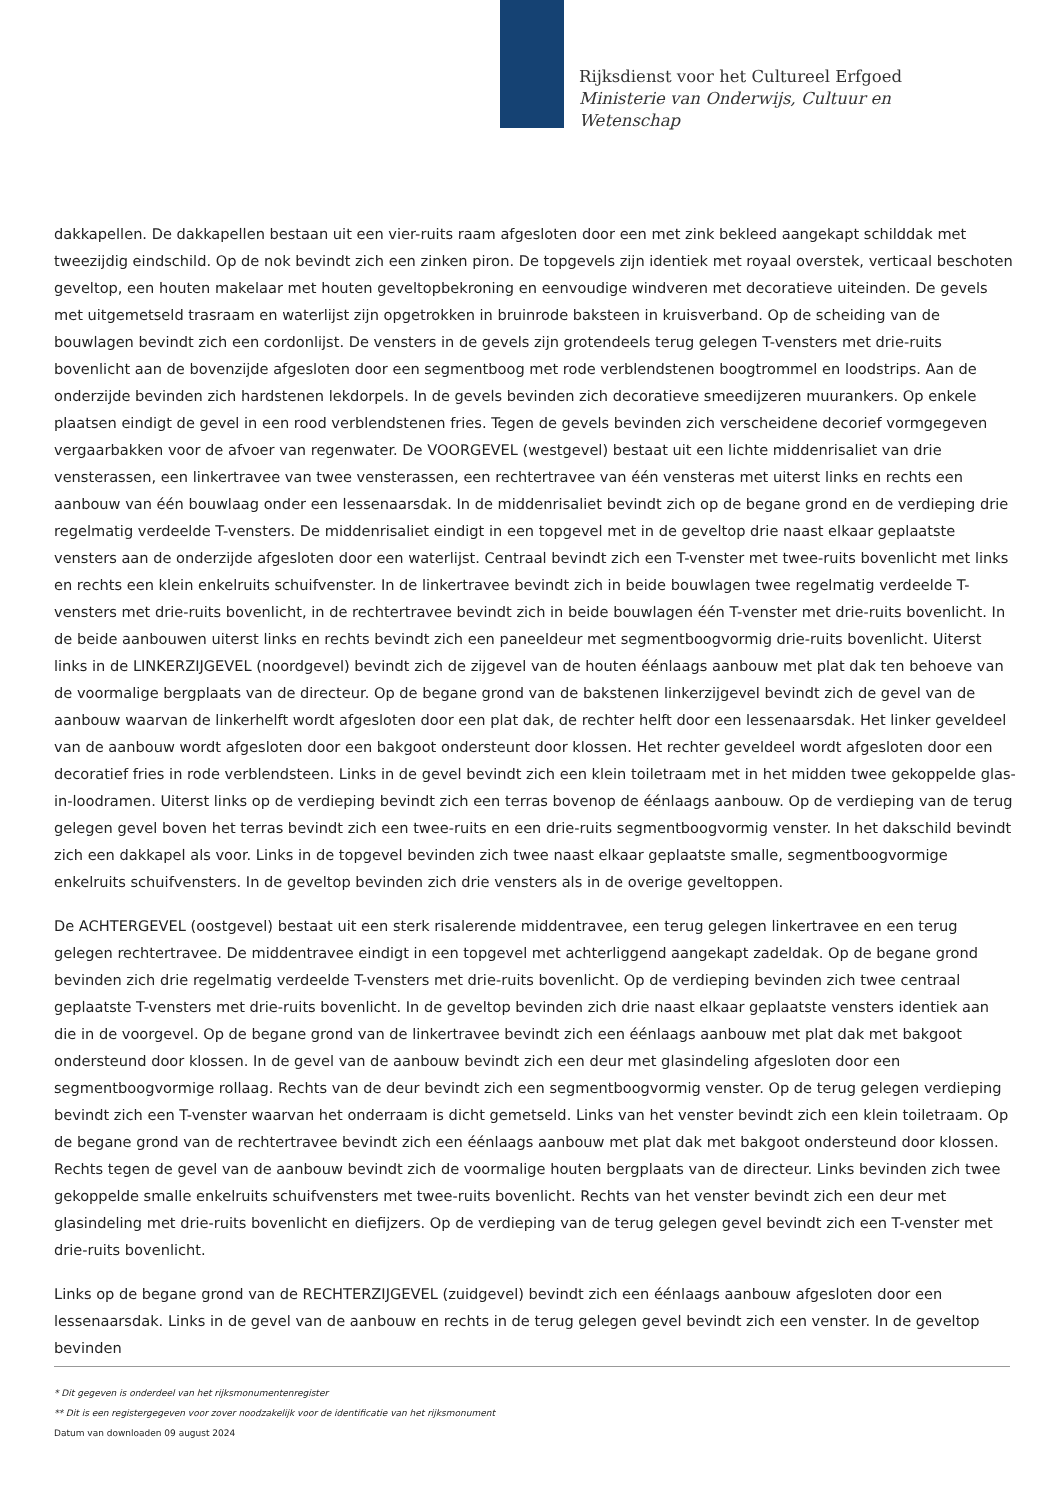Rijksdienst voor het Cultureel Erfgoed
Ministerie van Onderwijs, Cultuur en
Wetenschap
dakkapellen. De dakkapellen bestaan uit een vier-ruits raam afgesloten door een met zink bekleed aangekapt schilddak met tweezijdig eindschild. Op de nok bevindt zich een zinken piron. De topgevels zijn identiek met royaal overstek, verticaal beschoten geveltop, een houten makelaar met houten geveltopbekroning en eenvoudige windveren met decoratieve uiteinden. De gevels met uitgemetseld trasraam en waterlijst zijn opgetrokken in bruinrode baksteen in kruisverband. Op de scheiding van de bouwlagen bevindt zich een cordonlijst. De vensters in de gevels zijn grotendeels terug gelegen T-vensters met drie-ruits bovenlicht aan de bovenzijde afgesloten door een segmentboog met rode verblendstenen boogtrommel en loodstrips. Aan de onderzijde bevinden zich hardstenen lekdorpels. In de gevels bevinden zich decoratieve smeedijzeren muurankers. Op enkele plaatsen eindigt de gevel in een rood verblendstenen fries. Tegen de gevels bevinden zich verscheidene decorief vormgegeven vergaarbakken voor de afvoer van regenwater. De VOORGEVEL (westgevel) bestaat uit een lichte middenrisaliet van drie vensterassen, een linkertravee van twee vensterassen, een rechtertravee van één vensteras met uiterst links en rechts een aanbouw van één bouwlaag onder een lessenaarsdak. In de middenrisaliet bevindt zich op de begane grond en de verdieping drie regelmatig verdeelde T-vensters. De middenrisaliet eindigt in een topgevel met in de geveltop drie naast elkaar geplaatste vensters aan de onderzijde afgesloten door een waterlijst. Centraal bevindt zich een T-venster met twee-ruits bovenlicht met links en rechts een klein enkelruits schuifvenster. In de linkertravee bevindt zich in beide bouwlagen twee regelmatig verdeelde T-vensters met drie-ruits bovenlicht, in de rechtertravee bevindt zich in beide bouwlagen één T-venster met drie-ruits bovenlicht. In de beide aanbouwen uiterst links en rechts bevindt zich een paneeldeur met segmentboogvormig drie-ruits bovenlicht. Uiterst links in de LINKERZIJGEVEL (noordgevel) bevindt zich de zijgevel van de houten éénlaags aanbouw met plat dak ten behoeve van de voormalige bergplaats van de directeur. Op de begane grond van de bakstenen linkerzijgevel bevindt zich de gevel van de aanbouw waarvan de linkerhelft wordt afgesloten door een plat dak, de rechter helft door een lessenaarsdak. Het linker geveldeel van de aanbouw wordt afgesloten door een bakgoot ondersteunt door klossen. Het rechter geveldeel wordt afgesloten door een decoratief fries in rode verblendsteen. Links in de gevel bevindt zich een klein toiletraam met in het midden twee gekoppelde glas-in-loodramen. Uiterst links op de verdieping bevindt zich een terras bovenop de éénlaags aanbouw. Op de verdieping van de terug gelegen gevel boven het terras bevindt zich een twee-ruits en een drie-ruits segmentboogvormig venster. In het dakschild bevindt zich een dakkapel als voor. Links in de topgevel bevinden zich twee naast elkaar geplaatste smalle, segmentboogvormige enkelruits schuifvensters. In de geveltop bevinden zich drie vensters als in de overige geveltoppen.
De ACHTERGEVEL (oostgevel) bestaat uit een sterk risalerende middentravee, een terug gelegen linkertravee en een terug gelegen rechtertravee. De middentravee eindigt in een topgevel met achterliggend aangekapt zadeldak. Op de begane grond bevinden zich drie regelmatig verdeelde T-vensters met drie-ruits bovenlicht. Op de verdieping bevinden zich twee centraal geplaatste T-vensters met drie-ruits bovenlicht. In de geveltop bevinden zich drie naast elkaar geplaatste vensters identiek aan die in de voorgevel. Op de begane grond van de linkertravee bevindt zich een éénlaags aanbouw met plat dak met bakgoot ondersteund door klossen. In de gevel van de aanbouw bevindt zich een deur met glasindeling afgesloten door een segmentboogvormige rollaag. Rechts van de deur bevindt zich een segmentboogvormig venster. Op de terug gelegen verdieping bevindt zich een T-venster waarvan het onderraam is dicht gemetseld. Links van het venster bevindt zich een klein toiletraam. Op de begane grond van de rechtertravee bevindt zich een éénlaags aanbouw met plat dak met bakgoot ondersteund door klossen. Rechts tegen de gevel van de aanbouw bevindt zich de voormalige houten bergplaats van de directeur. Links bevinden zich twee gekoppelde smalle enkelruits schuifvensters met twee-ruits bovenlicht. Rechts van het venster bevindt zich een deur met glasindeling met drie-ruits bovenlicht en diefijzers. Op de verdieping van de terug gelegen gevel bevindt zich een T-venster met drie-ruits bovenlicht.
Links op de begane grond van de RECHTERZIJGEVEL (zuidgevel) bevindt zich een éénlaags aanbouw afgesloten door een lessenaarsdak. Links in de gevel van de aanbouw en rechts in de terug gelegen gevel bevindt zich een venster. In de geveltop bevinden
* Dit gegeven is onderdeel van het rijksmonumentenregister
** Dit is een registergegeven voor zover noodzakelijk voor de identificatie van het rijksmonument
Datum van downloaden 09 august 2024